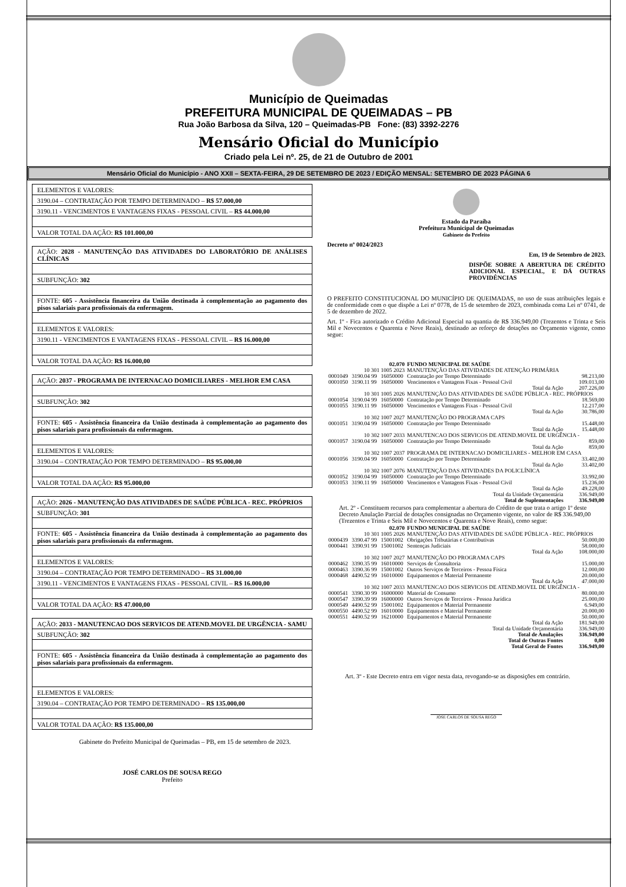Município de Queimadas
PREFEITURA MUNICIPAL DE QUEIMADAS – PB
Rua João Barbosa da Silva, 120 – Queimadas-PB Fone: (83) 3392-2276
Mensário Oficial do Município
Criado pela Lei nº. 25, de 21 de Outubro de 2001
Mensário Oficial do Município - ANO XXII – SEXTA-FEIRA, 29 DE SETEMBRO DE 2023 / EDIÇÃO MENSAL: SETEMBRO DE 2023 PÁGINA 6
| ELEMENTOS E VALORES: |
| 3190.04 – CONTRATAÇÃO POR TEMPO DETERMINADO – R$ 57.000,00 |
| 3190.11 - VENCIMENTOS E VANTAGENS FIXAS - PESSOAL CIVIL – R$ 44.000,00 |
| VALOR TOTAL DA AÇÃO: R$ 101.000,00 |
| AÇÃO: 2028 - MANUTENÇÃO DAS ATIVIDADES DO LABORATÓRIO DE ANÁLISES CLÍNICAS |
| SUBFUNÇÃO: 302 |
| FONTE: 605 - Assistência financeira da União destinada à complementação ao pagamento dos pisos salariais para profissionais da enfermagem. |
| ELEMENTOS E VALORES: |
| 3190.11 - VENCIMENTOS E VANTAGENS FIXAS - PESSOAL CIVIL – R$ 16.000,00 |
| VALOR TOTAL DA AÇÃO: R$ 16.000,00 |
| AÇÃO: 2037 - PROGRAMA DE INTERNACAO DOMICILIARES - MELHOR EM CASA |
| SUBFUNÇÃO: 302 |
| FONTE: 605 - Assistência financeira da União destinada à complementação ao pagamento dos pisos salariais para profissionais da enfermagem. |
| ELEMENTOS E VALORES: |
| 3190.04 – CONTRATAÇÃO POR TEMPO DETERMINADO – R$ 95.000,00 |
| VALOR TOTAL DA AÇÃO: R$ 95.000,00 |
| AÇÃO: 2026 - MANUTENÇÃO DAS ATIVIDADES DE SAÚDE PÚBLICA - REC. PRÓPRIOS |
| SUBFUNÇÃO: 301 |
| FONTE: 605 - Assistência financeira da União destinada à complementação ao pagamento dos pisos salariais para profissionais da enfermagem. |
| ELEMENTOS E VALORES: |
| 3190.04 – CONTRATAÇÃO POR TEMPO DETERMINADO – R$ 31.000,00 |
| 3190.11 - VENCIMENTOS E VANTAGENS FIXAS - PESSOAL CIVIL – R$ 16.000,00 |
| VALOR TOTAL DA AÇÃO: R$ 47.000,00 |
| AÇÃO: 2033 - MANUTENCAO DOS SERVICOS DE ATEND.MOVEL DE URGÊNCIA - SAMU |
| SUBFUNÇÃO: 302 |
| FONTE: 605 - Assistência financeira da União destinada à complementação ao pagamento dos pisos salariais para profissionais da enfermagem. |
| ELEMENTOS E VALORES: |
| 3190.04 – CONTRATAÇÃO POR TEMPO DETERMINADO – R$ 135.000,00 |
| VALOR TOTAL DA AÇÃO: R$ 135.000,00 |
Gabinete do Prefeito Municipal de Queimadas – PB, em 15 de setembro de 2023.
JOSÉ CARLOS DE SOUSA REGO
Prefeito
Estado da Paraíba
Prefeitura Municipal de Queimadas
Gabinete do Prefeito
Decreto nº 0024/2023
Em, 19 de Setembro de 2023.
DISPÕE SOBRE A ABERTURA DE CRÉDITO ADICIONAL ESPECIAL, E DÁ OUTRAS PROVIDÊNCIAS
O PREFEITO CONSTITUCIONAL DO MUNICÍPIO DE QUEIMADAS, no uso de suas atribuições legais e de conformidade com o que dispõe a Lei nº 0778, de 15 de setembro de 2023, combinada coma Lei nº 0741, de 5 de dezembro de 2022.
Art. 1º - Fica autorizado o Crédito Adicional Especial na quantia de R$ 336.949,00 (Trezentos e Trinta e Seis Mil e Novecentos e Quarenta e Nove Reais), destinado ao reforço de dotações no Orçamento vigente, como segue:
| | 02.070 | | FUNDO MUNICIPAL DE SAÚDE | |
| 10 301 1005 2023 | | | MANUTENÇÃO DAS ATIVIDADES DE ATENÇÃO PRIMÁRIA | |
| 0001049 | 3190.04 99 | 16050000 | Contratação por Tempo Determinado | 98.213,00 |
| 0001050 | 3190.11 99 | 16050000 | Vencimentos e Vantagens Fixas - Pessoal Civil | 109.013,00 |
| Total da Ação | | | | 207.226,00 |
| 10 301 1005 2026 | | | MANUTENÇÃO DAS ATIVIDADES DE SAÚDE PÚBLICA - REC. PRÓPRIOS | |
| 0001054 | 3190.04 99 | 16050000 | Contratação por Tempo Determinado | 18.569,00 |
| 0001055 | 3190.11 99 | 16050000 | Vencimentos e Vantagens Fixas - Pessoal Civil | 12.217,00 |
| Total da Ação | | | | 30.786,00 |
| 10 302 1007 2027 | | | MANUTENÇÃO DO PROGRAMA CAPS | |
| 0001051 | 3190.04 99 | 16050000 | Contratação por Tempo Determinado | 15.448,00 |
| Total da Ação | | | | 15.448,00 |
| 10 302 1007 2033 | | | MANUTENCAO DOS SERVICOS DE ATEND.MOVEL DE URGÊNCIA - | |
| 0001057 | 3190.04 99 | 16050000 | Contratação por Tempo Determinado | 859,00 |
| Total da Ação | | | | 859,00 |
| 10 302 1007 2037 | | | PROGRAMA DE INTERNACAO DOMICILIARES - MELHOR EM CASA | |
| 0001056 | 3190.04 99 | 16050000 | Contratação por Tempo Determinado | 33.402,00 |
| Total da Ação | | | | 33.402,00 |
| 10 302 1007 2076 | | | MANUTENÇÃO DAS ATIVIDADES DA POLICLÍNICA | |
| 0001052 | 3190.04 99 | 16050000 | Contratação por Tempo Determinado | 33.992,00 |
| 0001053 | 3190.11 99 | 16050000 | Vencimentos e Vantagens Fixas - Pessoal Civil | 15.236,00 |
| Total da Ação | | | | 49.228,00 |
| Total da Unidade Orçamentária | | | | 336.949,00 |
| Total de Suplementações | | | | 336.949,00 |
Art. 2º - Constituem recursos para complementar a abertura do Crédito de que trata o artigo 1º deste Decreto Anulação Parcial de dotações consignadas no Orçamento vigente, no valor de R$ 336.949,00 (Trezentos e Trinta e Seis Mil e Novecentos e Quarenta e Nove Reais), como segue:
| | 02.070 | | FUNDO MUNICIPAL DE SAÚDE | |
| 10 301 1005 2026 | | | MANUTENÇÃO DAS ATIVIDADES DE SAÚDE PÚBLICA - REC. PRÓPRIOS | |
| 0000439 | 3390.47 99 | 15001002 | Obrigações Tributárias e Contributivas | 50.000,00 |
| 0000441 | 3390.91 99 | 15001002 | Sentenças Judiciais | 58.000,00 |
| Total da Ação | | | | 108.000,00 |
| 10 302 1007 2027 | | | MANUTENÇÃO DO PROGRAMA CAPS | |
| 0000462 | 3390.35 99 | 16010000 | Serviços de Consultoria | 15.000,00 |
| 0000463 | 3390.36 99 | 15001002 | Outros Serviços de Terceiros - Pessoa Física | 12.000,00 |
| 0000468 | 4490.52 99 | 16010000 | Equipamentos e Material Permanente | 20.000,00 |
| Total da Ação | | | | 47.000,00 |
| 10 302 1007 2033 | | | MANUTENCAO DOS SERVICOS DE ATEND.MOVEL DE URGÊNCIA - | |
| 0000541 | 3390.30 99 | 16000000 | Material de Consumo | 80.000,00 |
| 0000547 | 3390.39 99 | 16000000 | Outros Serviços de Terceiros - Pessoa Jurídica | 25.000,00 |
| 0000549 | 4490.52 99 | 15001002 | Equipamentos e Material Permanente | 6.949,00 |
| 0000550 | 4490.52 99 | 16010000 | Equipamentos e Material Permanente | 20.000,00 |
| 0000551 | 4490.52 99 | 16210000 | Equipamentos e Material Permanente | 50.000,00 |
| Total da Ação | | | | 181.949,00 |
| Total da Unidade Orçamentária | | | | 336.949,00 |
| Total de Anulações | | | | 336.949,00 |
| Total de Outras Fontes | | | | 0,00 |
| Total Geral de Fontes | | | | 336.949,00 |
Art. 3º - Este Decreto entra em vigor nesta data, revogando-se as disposições em contrário.
JOSE CARLOS DE SOUSA REGO